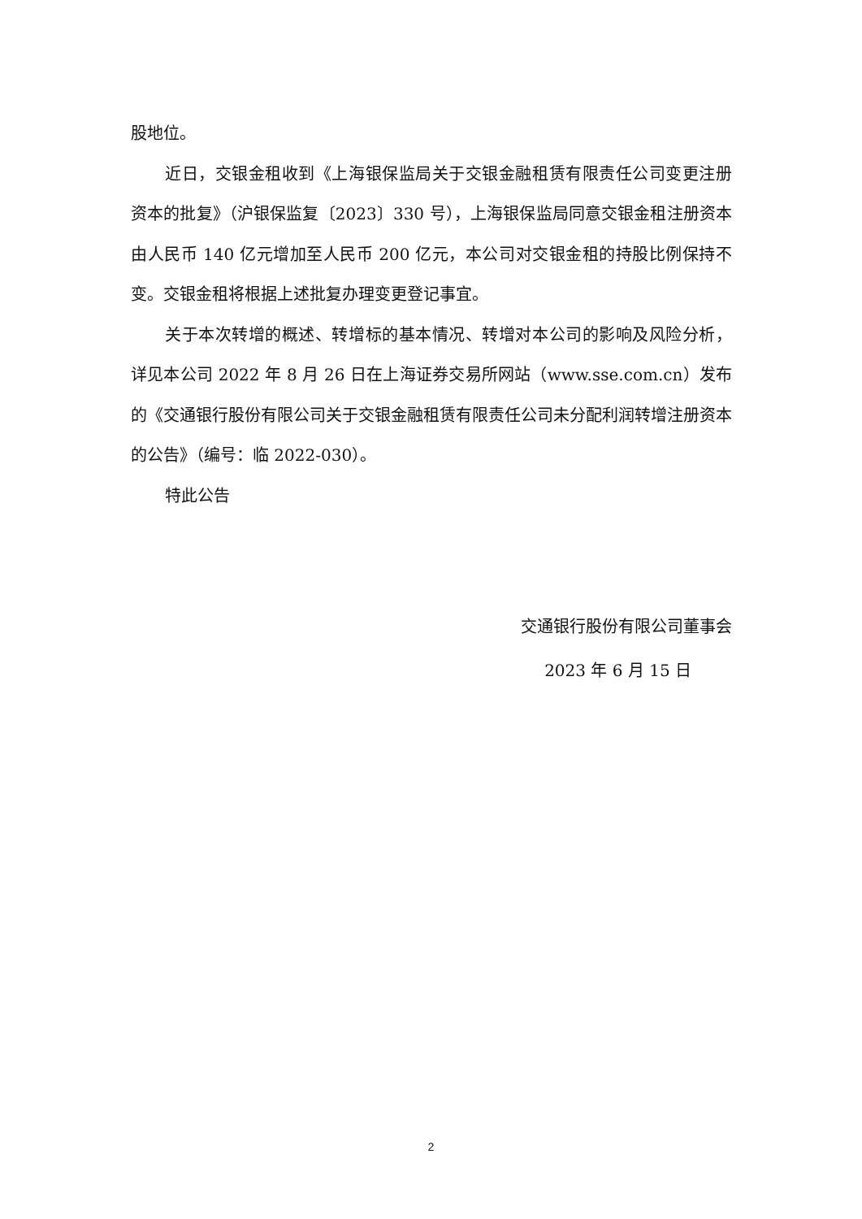股地位。
近日，交银金租收到《上海银保监局关于交银金融租赁有限责任公司变更注册资本的批复》（沪银保监复〔2023〕330 号），上海银保监局同意交银金租注册资本由人民币 140 亿元增加至人民币 200 亿元，本公司对交银金租的持股比例保持不变。交银金租将根据上述批复办理变更登记事宜。
关于本次转增的概述、转增标的基本情况、转增对本公司的影响及风险分析，详见本公司 2022 年 8 月 26 日在上海证券交易所网站（www.sse.com.cn）发布的《交通银行股份有限公司关于交银金融租赁有限责任公司未分配利润转增注册资本的公告》（编号：临 2022-030）。
特此公告
交通银行股份有限公司董事会
2023 年 6 月 15 日
2